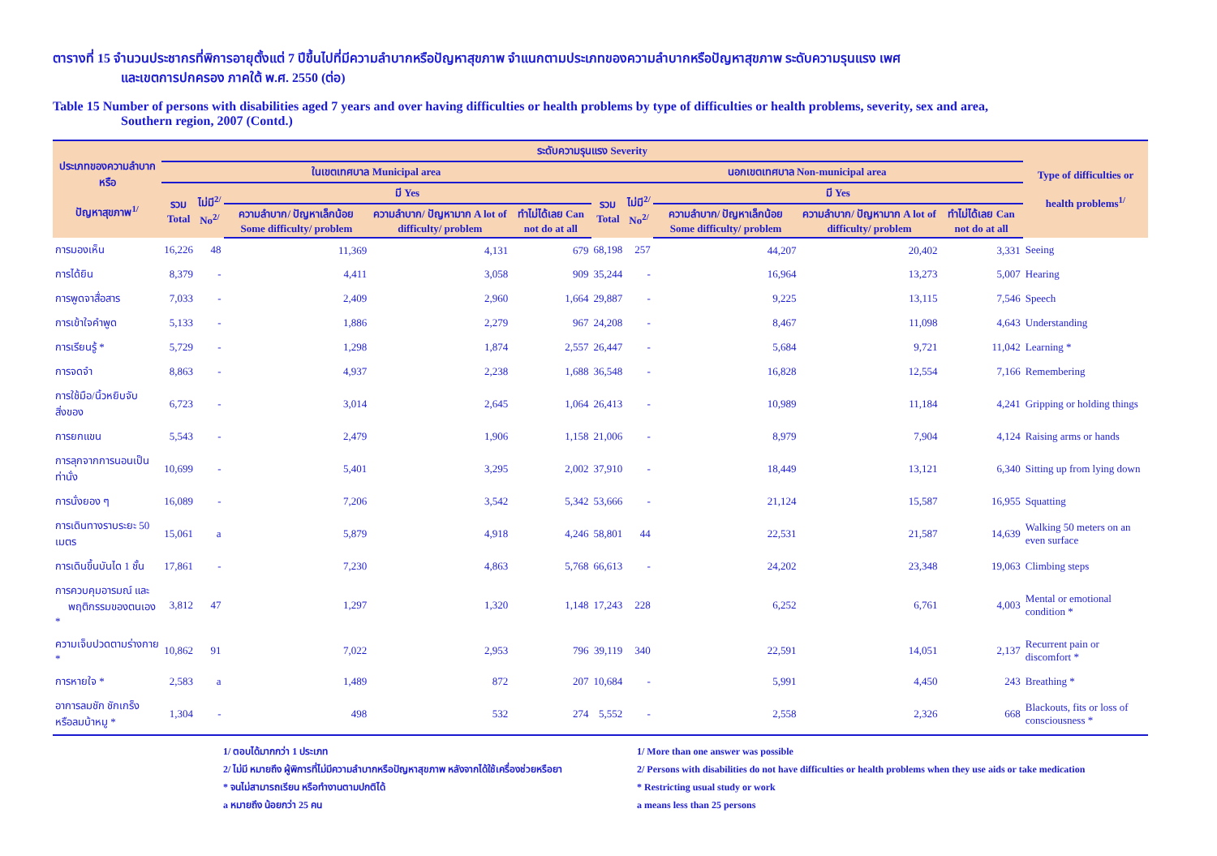ตารางที่ 15 จำนวนประชากรที่พิการอายุตั้งแต่ 7 ปีขึ้นไปที่มีความลำบากหรือปัญหาสุขภาพ จำแนกตามประเภทของความลำบากหรือปัญหาสุขภาพ ระดับความรุนแรง เพศ
และเขตการปกครอง ภาคใต้ พ.ศ. 2550 (ต่อ)
Table 15 Number of persons with disabilities aged 7 years and over having difficulties or health problems by type of difficulties or health problems, severity, sex and area,
Southern region, 2007 (Contd.)
| ประเภทของความลำบากหรือ ปัญหาสุขภาพ<sup>1/</sup> | ระดับความรุนแรง Severity | | | | | | | | | | Type of difficulties or health problems<sup>1/</sup> |
| --- | --- | --- | --- | --- | --- | --- | --- | --- | --- | --- | --- |
| | ในเขตเทศบาล Municipal area | | | | | นอกเขตเทศบาล Non-municipal area | | | | | |
| | รวม Total | ไม่มี<sup>2/</sup> No<sup>2/</sup> | มี Yes | | | รวม Total | ไม่มี<sup>2/</sup> No<sup>2/</sup> | มี Yes | | | |
| | | | ความลำบาก/ ปัญหาเล็กน้อย Some difficulty/ problem | ความลำบาก/ ปัญหามาก A lot of difficulty/ problem | ทำไม่ได้เลย Can not do at all | | | ความลำบาก/ ปัญหาเล็กน้อย Some difficulty/ problem | ความลำบาก/ ปัญหามาก A lot of difficulty/ problem | ทำไม่ได้เลย Can not do at all | |
| การมองเห็น | 16,226 | 48 | 11,369 | 4,131 | 679 | 68,198 | 257 | 44,207 | 20,402 | 3,331 | Seeing |
| การได้ยิน | 8,379 | - | 4,411 | 3,058 | 909 | 35,244 | - | 16,964 | 13,273 | 5,007 | Hearing |
| การพูดจาสื่อสาร | 7,033 | - | 2,409 | 2,960 | 1,664 | 29,887 | - | 9,225 | 13,115 | 7,546 | Speech |
| การเข้าใจคำพูด | 5,133 | - | 1,886 | 2,279 | 967 | 24,208 | - | 8,467 | 11,098 | 4,643 | Understanding |
| การเรียนรู้ * | 5,729 | - | 1,298 | 1,874 | 2,557 | 26,447 | - | 5,684 | 9,721 | 11,042 | Learning * |
| การจดจำ | 8,863 | - | 4,937 | 2,238 | 1,688 | 36,548 | - | 16,828 | 12,554 | 7,166 | Remembering |
| การใช้มือ/นิ้วหยิบจับสิ่งของ | 6,723 | - | 3,014 | 2,645 | 1,064 | 26,413 | - | 10,989 | 11,184 | 4,241 | Gripping or holding things |
| การยกแขน | 5,543 | - | 2,479 | 1,906 | 1,158 | 21,006 | - | 8,979 | 7,904 | 4,124 | Raising arms or hands |
| การลุกจากการนอนเป็นท่านั่ง | 10,699 | - | 5,401 | 3,295 | 2,002 | 37,910 | - | 18,449 | 13,121 | 6,340 | Sitting up from lying down |
| การนั่งยอง ๆ | 16,089 | - | 7,206 | 3,542 | 5,342 | 53,666 | - | 21,124 | 15,587 | 16,955 | Squatting |
| การเดินทางราบระยะ 50 เมตร | 15,061 | a | 5,879 | 4,918 | 4,246 | 58,801 | 44 | 22,531 | 21,587 | 14,639 | Walking 50 meters on an even surface |
| การเดินขึ้นบันได 1 ชั้น | 17,861 | - | 7,230 | 4,863 | 5,768 | 66,613 | - | 24,202 | 23,348 | 19,063 | Climbing steps |
| การควบคุมอารมณ์ และ พฤติกรรมของตนเอง * | 3,812 | 47 | 1,297 | 1,320 | 1,148 | 17,243 | 228 | 6,252 | 6,761 | 4,003 | Mental or emotional condition * |
| ความเจ็บปวดตามร่างกาย * | 10,862 | 91 | 7,022 | 2,953 | 796 | 39,119 | 340 | 22,591 | 14,051 | 2,137 | Recurrent pain or discomfort * |
| การหายใจ * | 2,583 | a | 1,489 | 872 | 207 | 10,684 | - | 5,991 | 4,450 | 243 | Breathing * |
| อาการลมชัก ชักเกร็ง หรือลมบ้าหมู * | 1,304 | - | 498 | 532 | 274 | 5,552 | - | 2,558 | 2,326 | 668 | Blackouts, fits or loss of consciousness * |
1/ ตอบได้มากกว่า 1 ประเภท
2/ ไม่มี หมายถึง ผู้พิการที่ไม่มีความลำบากหรือปัญหาสุขภาพ หลังจากได้ใช้เครื่องช่วยหรือยา
* จนไม่สามารถเรียน หรือทำงานตามปกติได้
a หมายถึง น้อยกว่า 25 คน
1/ More than one answer was possible
2/ Persons with disabilities do not have difficulties or health problems when they use aids or take medication
* Restricting usual study or work
a means less than 25 persons